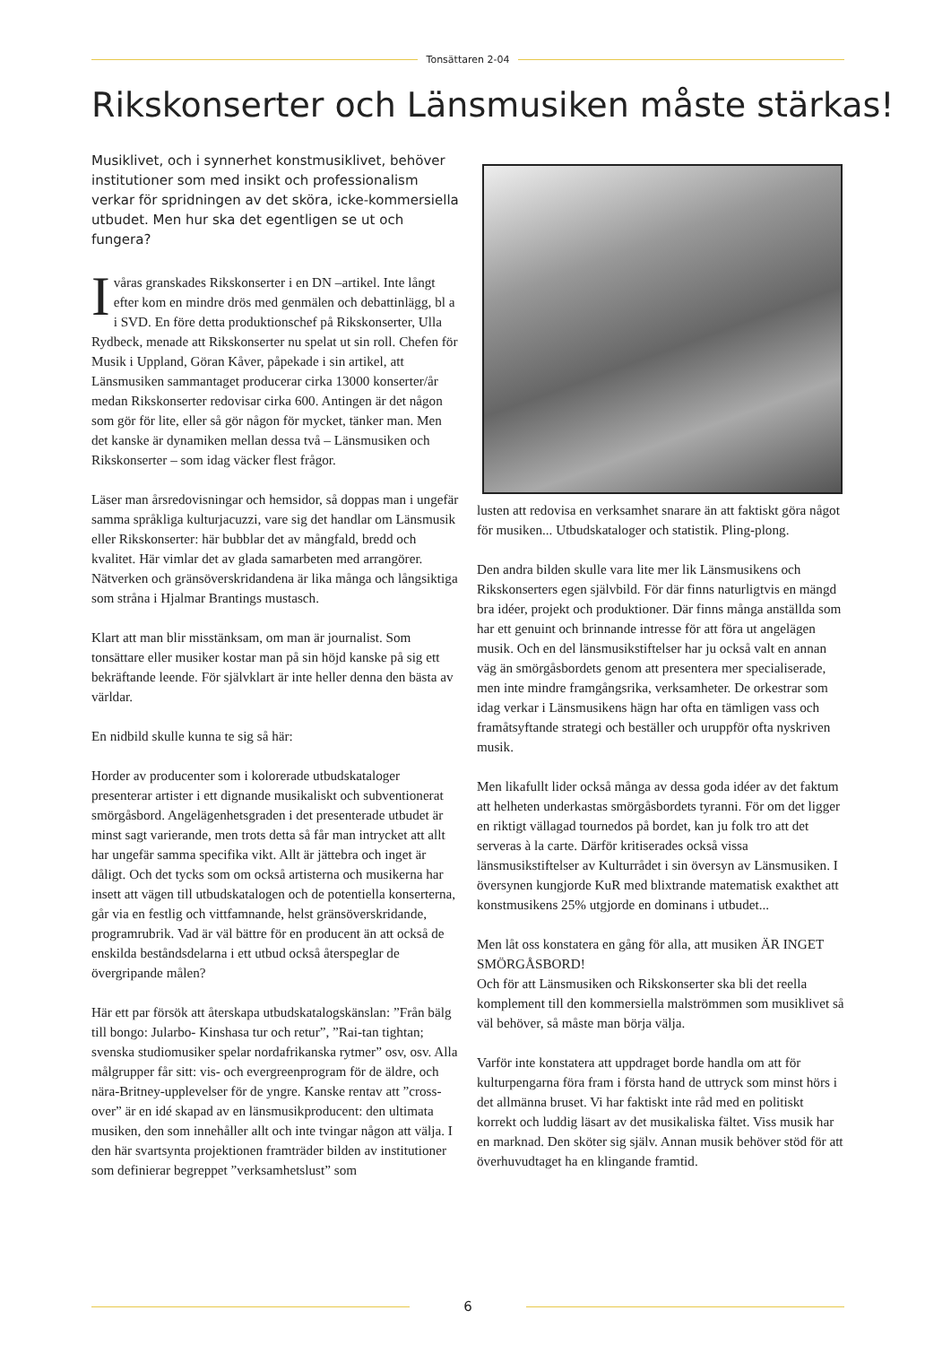Tonsättaren 2-04
Rikskonserter och Länsmusiken måste stärkas!
Musiklivet, och i synnerhet konstmusiklivet, behöver institutioner som med insikt och professionalism verkar för spridningen av det sköra, icke-kommersiella utbudet. Men hur ska det egentligen se ut och fungera?
I våras granskades Rikskonserter i en DN –artikel. Inte långt efter kom en mindre drös med genmälen och debattinlägg, bl a i SVD. En före detta produktionschef på Rikskonserter, Ulla Rydbeck, menade att Rikskonserter nu spelat ut sin roll. Chefen för Musik i Uppland, Göran Kåver, påpekade i sin artikel, att Länsmusiken sammantaget producerar cirka 13000 konserter/år medan Rikskonserter redovisar cirka 600. Antingen är det någon som gör för lite, eller så gör någon för mycket, tänker man. Men det kanske är dynamiken mellan dessa två – Länsmusiken och Rikskonserter – som idag väcker flest frågor.
Läser man årsredovisningar och hemsidor, så doppas man i ungefär samma språkliga kulturjacuzzi, vare sig det handlar om Länsmusik eller Rikskonserter: här bubblar det av mångfald, bredd och kvalitet. Här vimlar det av glada samarbeten med arrangörer. Nätverken och gränsöverskridandena är lika många och långsiktiga som stråna i Hjalmar Brantings mustasch.
Klart att man blir misstänksam, om man är journalist. Som tonsättare eller musiker kostar man på sin höjd kanske på sig ett bekräftande leende. För självklart är inte heller denna den bästa av världar.
En nidbild skulle kunna te sig så här:
Horder av producenter som i kolorerade utbudskataloger presenterar artister i ett dignande musikaliskt och subventionerat smörgåsbord. Angelägenhetsgraden i det presenterade utbudet är minst sagt varierande, men trots detta så får man intrycket att allt har ungefär samma specifika vikt. Allt är jättebra och inget är dåligt. Och det tycks som om också artisterna och musikerna har insett att vägen till utbudskatalogen och de potentiella konserterna, går via en festlig och vittfamnande, helst gränsöverskridande, programrubrik. Vad är väl bättre för en producent än att också de enskilda beståndsdelarna i ett utbud också återspeglar de övergripande målen?
Här ett par försök att återskapa utbudskatalogskänslan: ”Från bälg till bongo: Jularbo- Kinshasa tur och retur”, ”Rai-tan tightan; svenska studiomusiker spelar nordafrikanska rytmer” osv, osv. Alla målgrupper får sitt: vis- och evergreenprogram för de äldre, och nära-Britney-upplevelser för de yngre. Kanske rentav att ”cross-over” är en idé skapad av en länsmusikproducent: den ultimata musiken, den som innehåller allt och inte tvingar någon att välja. I den här svartsynta projektionen framträder bilden av institutioner som definierar begreppet ”verksamhetslust” som
lusten att redovisa en verksamhet snarare än att faktiskt göra något för musiken... Utbudskataloger och statistik. Pling-plong.
Den andra bilden skulle vara lite mer lik Länsmusikens och Rikskonserters egen självbild. För där finns naturligtvis en mängd bra idéer, projekt och produktioner. Där finns många anställda som har ett genuint och brinnande intresse för att föra ut angelägen musik. Och en del länsmusikstiftelser har ju också valt en annan väg än smörgåsbordets genom att presentera mer specialiserade, men inte mindre framgångsrika, verksamheter. De orkestrar som idag verkar i Länsmusikens hägn har ofta en tämligen vass och framåtsyftande strategi och beställer och uruppför ofta nyskriven musik.
Men likafullt lider också många av dessa goda idéer av det faktum att helheten underkastas smörgåsbordets tyranni. För om det ligger en riktigt välla­gad tournedos på bordet, kan ju folk tro att det serveras à la carte. Därför kritiserades också vissa länsmusikstiftelser av Kulturrådet i sin översyn av Länsmusiken. I översynen kungjorde KuR med blixtrande matematisk exakthet att konstmusikens 25% utgjorde en dominans i utbudet...
Men låt oss konstatera en gång för alla, att musiken ÄR INGET SMÖRGÅSBORD!
Och för att Länsmusiken och Rikskonserter ska bli det reella komplement till den kommersiella malströmmen som musiklivet så väl behöver, så måste man börja välja.
Varför inte konstatera att uppdraget borde handla om att för kulturpengarna föra fram i första hand de uttryck som minst hörs i det allmänna bruset. Vi har faktiskt inte råd med en politiskt korrekt och luddig läsart av det musikaliska fältet. Viss musik har en marknad. Den sköter sig själv. Annan musik behöver stöd för att överhuvudtaget ha en klingande framtid.
6